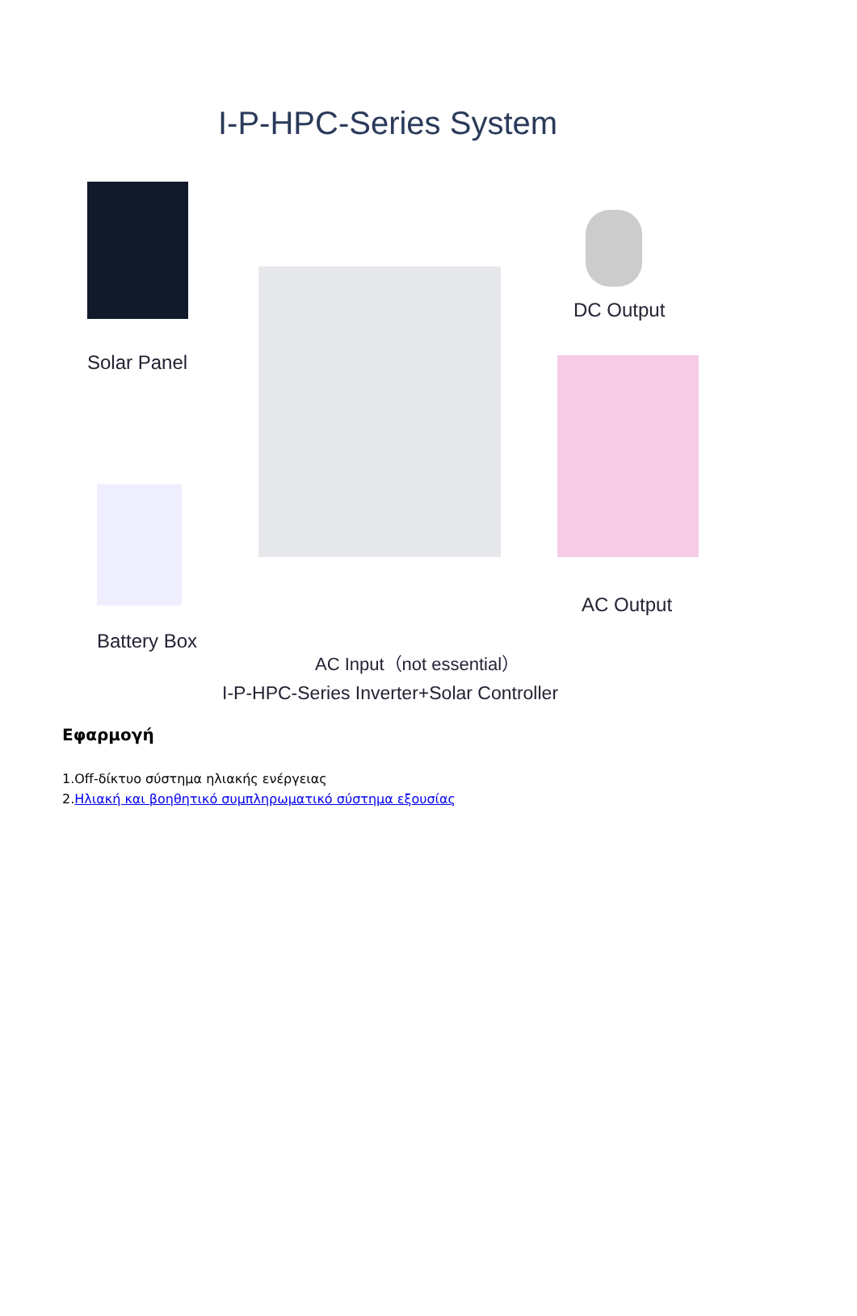I-P-HPC-Series System
Solar Panel
DC Output
AC Output
Battery Box
AC Input（not essential）
I-P-HPC-Series Inverter+Solar Controller
Εφαρμογή
1.Off-δίκτυο σύστημα ηλιακής ενέργειας
2.Ηλιακή και βοηθητικό συμπληρωματικό σύστημα εξουσίας